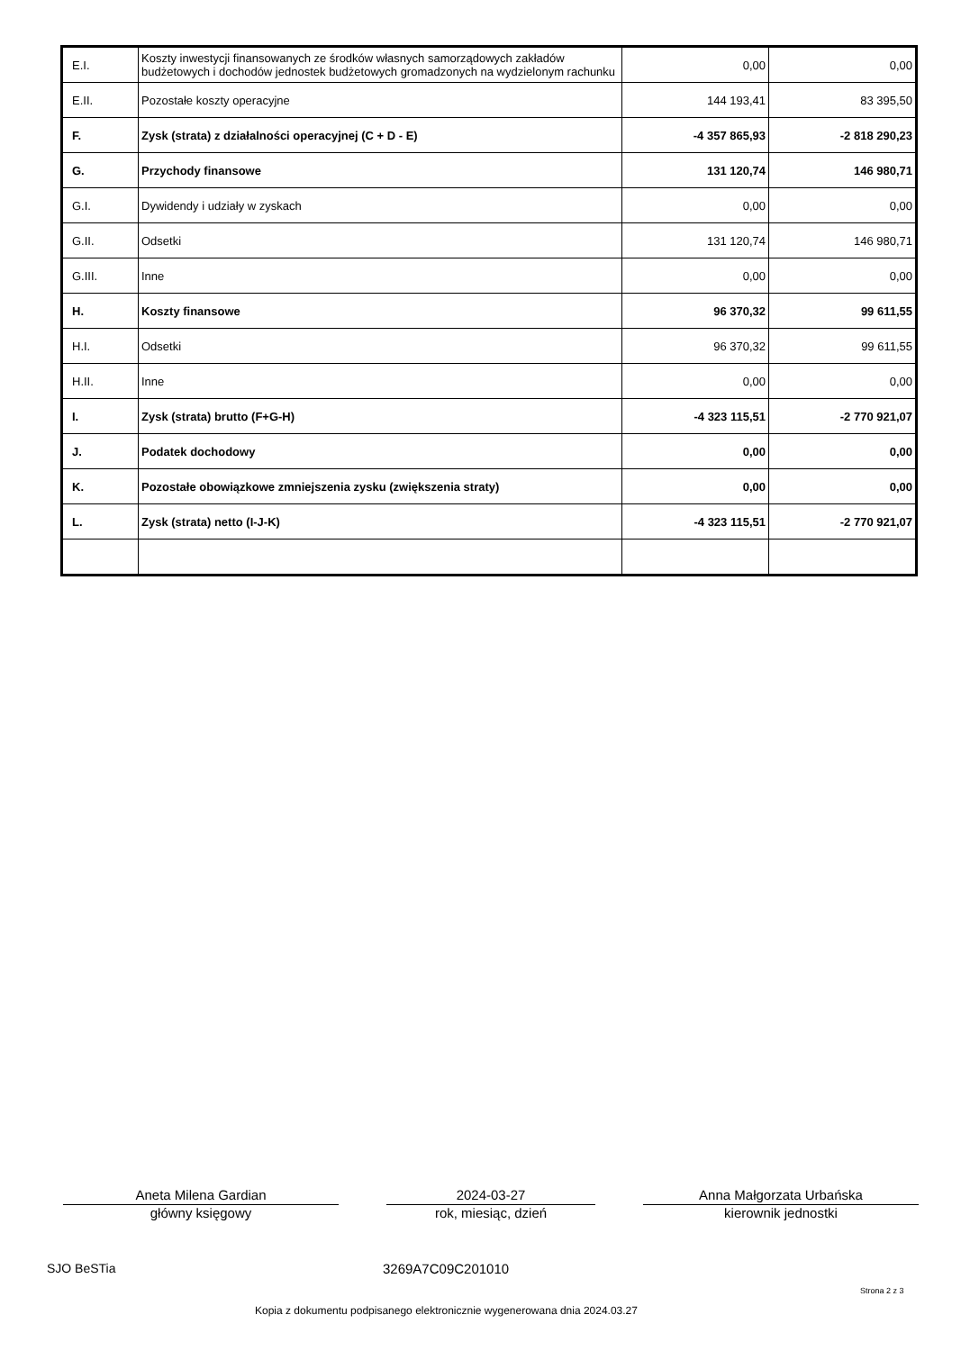| E.I. | Koszty inwestycji finansowanych ze środków własnych samorządowych zakładów budżetowych i dochodów jednostek budżetowych gromadzonych na wydzielonym rachunku | 0,00 | 0,00 |
| E.II. | Pozostałe koszty operacyjne | 144 193,41 | 83 395,50 |
| F. | Zysk (strata) z działalności operacyjnej (C + D - E) | -4 357 865,93 | -2 818 290,23 |
| G. | Przychody finansowe | 131 120,74 | 146 980,71 |
| G.I. | Dywidendy i udziały w zyskach | 0,00 | 0,00 |
| G.II. | Odsetki | 131 120,74 | 146 980,71 |
| G.III. | Inne | 0,00 | 0,00 |
| H. | Koszty finansowe | 96 370,32 | 99 611,55 |
| H.I. | Odsetki | 96 370,32 | 99 611,55 |
| H.II. | Inne | 0,00 | 0,00 |
| I. | Zysk (strata) brutto (F+G-H) | -4 323 115,51 | -2 770 921,07 |
| J. | Podatek dochodowy | 0,00 | 0,00 |
| K. | Pozostałe obowiązkowe zmniejszenia zysku (zwiększenia straty) | 0,00 | 0,00 |
| L. | Zysk (strata) netto (I-J-K) | -4 323 115,51 | -2 770 921,07 |
Aneta Milena Gardian
główny księgowy
2024-03-27
rok, miesiąc, dzień
Anna Małgorzata Urbańska
kierownik jednostki
SJO BeSTia 3269A7C09C201010
Strona 2 z 3
Kopia z dokumentu podpisanego elektronicznie wygenerowana dnia 2024.03.27